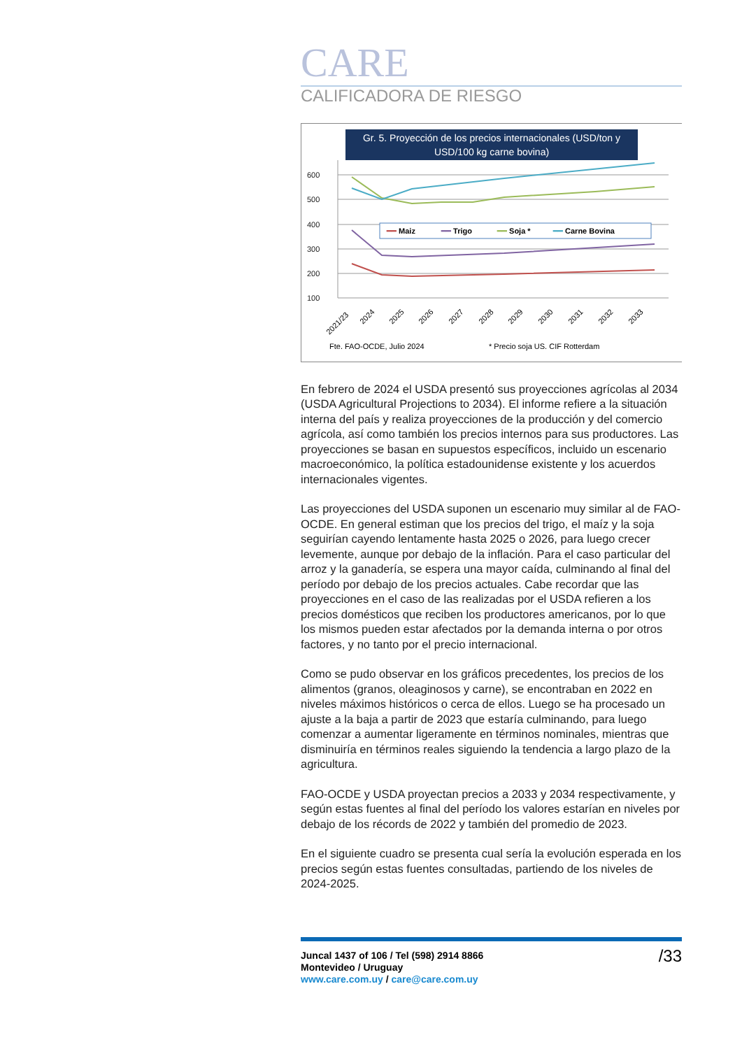CARE
CALIFICADORA DE RIESGO
Gr. 5. Proyección de los precios internacionales (USD/ton y USD/100 kg carne bovina)
600
500
400
300
200
100
━━ Maiz
━━ Trigo
━━ Soja *
━━ Carne Bovina
2021/23
2024
2025
2026
2027
2028
2029
2030
2031
2032
2033
Fte. FAO-OCDE, Julio 2024
* Precio soja US. CIF Rotterdam
En febrero de 2024 el USDA presentó sus proyecciones agrícolas al 2034 (USDA Agricultural Projections to 2034). El informe refiere a la situación interna del país y realiza proyecciones de la producción y del comercio agrícola, así como también los precios internos para sus productores. Las proyecciones se basan en supuestos específicos, incluido un escenario macroeconómico, la política estadounidense existente y los acuerdos internacionales vigentes.
Las proyecciones del USDA suponen un escenario muy similar al de FAO-OCDE. En general estiman que los precios del trigo, el maíz y la soja seguirían cayendo lentamente hasta 2025 o 2026, para luego crecer levemente, aunque por debajo de la inflación. Para el caso particular del arroz y la ganadería, se espera una mayor caída, culminando al final del período por debajo de los precios actuales. Cabe recordar que las proyecciones en el caso de las realizadas por el USDA refieren a los precios domésticos que reciben los productores americanos, por lo que los mismos pueden estar afectados por la demanda interna o por otros factores, y no tanto por el precio internacional.
Como se pudo observar en los gráficos precedentes, los precios de los alimentos (granos, oleaginosos y carne), se encontraban en 2022 en niveles máximos históricos o cerca de ellos. Luego se ha procesado un ajuste a la baja a partir de 2023 que estaría culminando, para luego comenzar a aumentar ligeramente en términos nominales, mientras que disminuiría en términos reales siguiendo la tendencia a largo plazo de la agricultura.
FAO-OCDE y USDA proyectan precios a 2033 y 2034 respectivamente, y según estas fuentes al final del período los valores estarían en niveles por debajo de los récords de 2022 y también del promedio de 2023.
En el siguiente cuadro se presenta cual sería la evolución esperada en los precios según estas fuentes consultadas, partiendo de los niveles de 2024-2025.
/33 Juncal 1437 of 106 / Tel (598) 2914 8866
Montevideo / Uruguay
www.care.com.uy / care@care.com.uy